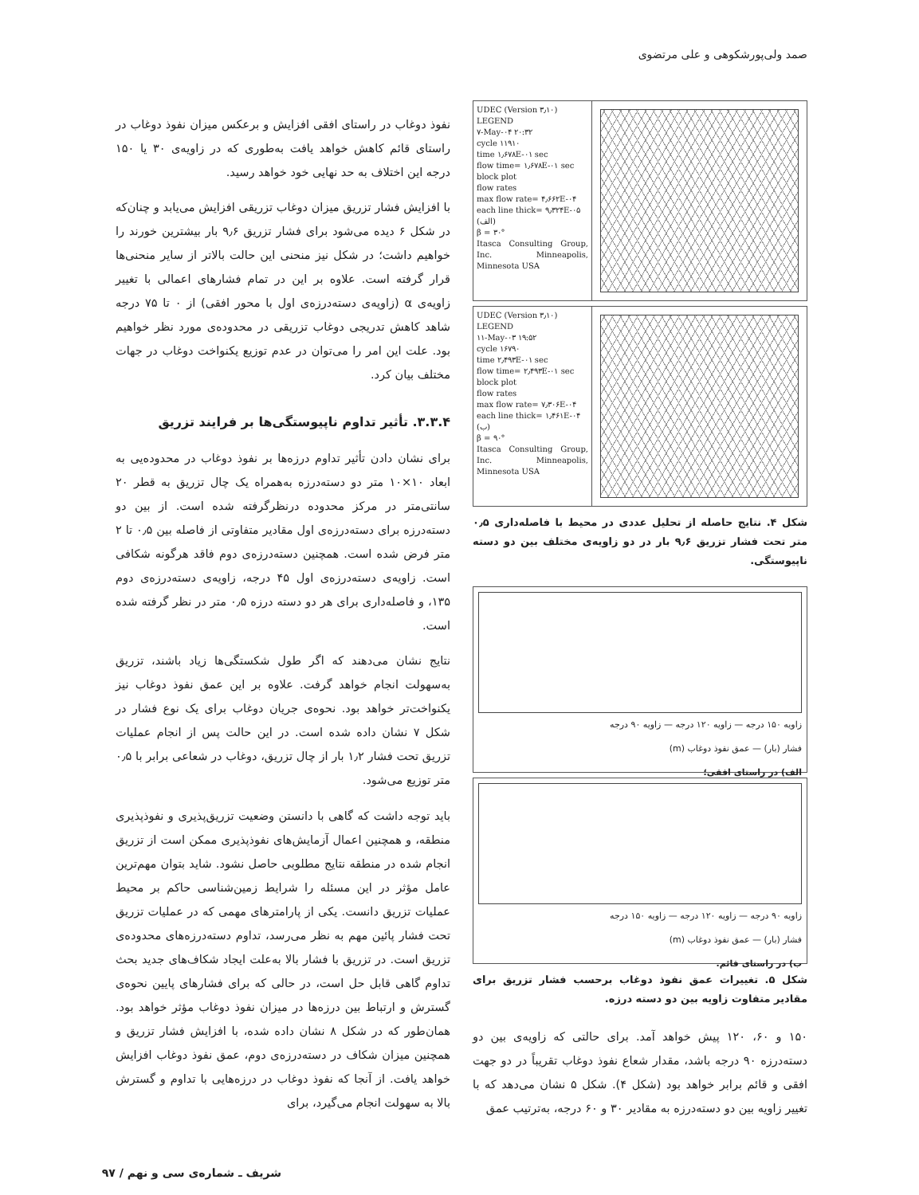صمد ولی‌پورشکوهی و علی مرتضوی
UDEC (Version ۳٫۱۰)
LEGEND
۷-May-۰۴ ۲۰:۳۲
cycle ۱۱۹۱۰
time ۱٫۶۷۸E-۰۱ sec
flow time= ۱٫۶۷۸E-۰۱ sec
block plot
flow rates
max flow rate= ۴٫۶۶۲E-۰۴
each line thick= ۹٫۳۲۴E-۰۵
(الف)
β = ۳۰°
Itasca Consulting Group, Inc. Minneapolis, Minnesota USA
UDEC (Version ۳٫۱۰)
LEGEND
۱۱-May-۰۳ ۱۹:۵۲
cycle ۱۶۷۹۰
time ۲٫۴۹۳E-۰۱ sec
flow time= ۲٫۴۹۳E-۰۱ sec
block plot
flow rates
max flow rate= ۷٫۳۰۶E-۰۴
each line thick= ۱٫۴۶۱E-۰۴
(ب)
β = ۹۰°
Itasca Consulting Group, Inc. Minneapolis, Minnesota USA
شکل ۴. نتایج حاصله از تحلیل عددی در محیط با فاصله‌داری ۰٫۵ متر تحت فشار تزریق ۹٫۶ بار در دو زاویه‌ی مختلف بین دو دسته ناپیوستگی.
زاویه ۱۵۰ درجه — زاویه ۱۲۰ درجه — زاویه ۹۰ درجه
فشار (بار) — عمق نفوذ دوغاب (m)
الف) در راستای افقی؛
زاویه ۹۰ درجه — زاویه ۱۲۰ درجه — زاویه ۱۵۰ درجه
فشار (بار) — عمق نفوذ دوغاب (m)
ب) در راستای قائم.
شکل ۵. تغییرات عمق نفوذ دوغاب برحسب فشار تزریق برای مقادیر متفاوت زاویه بین دو دسته درزه.
۱۵۰ و ۶۰، ۱۲۰ پیش خواهد آمد. برای حالتی که زاویه‌ی بین دو دسته‌درزه ۹۰ درجه باشد، مقدار شعاع نفوذ دوغاب تقریباً در دو جهت افقی و قائم برابر خواهد بود (شکل ۴). شکل ۵ نشان می‌دهد که با تغییر زاویه بین دو دسته‌درزه به مقادیر ۳۰ و ۶۰ درجه، به‌ترتیب عمق
نفوذ دوغاب در راستای افقی افزایش و برعکس میزان نفوذ دوغاب در راستای قائم کاهش خواهد یافت به‌طوری که در زاویه‌ی ۳۰ یا ۱۵۰ درجه این اختلاف به حد نهایی خود خواهد رسید.
با افزایش فشار تزریق میزان دوغاب تزریقی افزایش می‌یابد و چنان‌که در شکل ۶ دیده می‌شود برای فشار تزریق ۹٫۶ بار بیشترین خورند را خواهیم داشت؛ در شکل نیز منحنی این حالت بالاتر از سایر منحنی‌ها قرار گرفته است. علاوه بر این در تمام فشارهای اعمالی با تغییر زاویه‌ی α (زاویه‌ی دسته‌درزه‌ی اول با محور افقی) از ۰ تا ۷۵ درجه شاهد کاهش تدریجی دوغاب تزریقی در محدوده‌ی مورد نظر خواهیم بود. علت این امر را می‌توان در عدم توزیع یکنواخت دوغاب در جهات مختلف بیان کرد.
۳.۳.۴. تأثیر تداوم ناپیوستگی‌ها بر فرایند تزریق
برای نشان دادن تأثیر تداوم درزه‌ها بر نفوذ دوغاب در محدوده‌یی به ابعاد ۱۰×۱۰ متر دو دسته‌درزه به‌همراه یک چال تزریق به قطر ۲۰ سانتی‌متر در مرکز محدوده درنظرگرفته شده است. از بین دو دسته‌درزه برای دسته‌درزه‌ی اول مقادیر متفاوتی از فاصله بین ۰٫۵ تا ۲ متر فرض شده است. همچنین دسته‌درزه‌ی دوم فاقد هرگونه شکافی است. زاویه‌ی دسته‌درزه‌ی اول ۴۵ درجه، زاویه‌ی دسته‌درزه‌ی دوم ۱۳۵، و فاصله‌داری برای هر دو دسته درزه ۰٫۵ متر در نظر گرفته شده است.
نتایج نشان می‌دهند که اگر طول شکستگی‌ها زیاد باشند، تزریق به‌سهولت انجام خواهد گرفت. علاوه بر این عمق نفوذ دوغاب نیز یکنواخت‌تر خواهد بود. نحوه‌ی جریان دوغاب برای یک نوع فشار در شکل ۷ نشان داده شده است. در این حالت پس از انجام عملیات تزریق تحت فشار ۱٫۲ بار از چال تزریق، دوغاب در شعاعی برابر با ۰٫۵ متر توزیع می‌شود.
باید توجه داشت که گاهی با دانستن وضعیت تزریق‌پذیری و نفوذپذیری منطقه، و همچنین اعمال آزمایش‌های نفوذپذیری ممکن است از تزریق انجام شده در منطقه نتایج مطلوبی حاصل نشود. شاید بتوان مهم‌ترین عامل مؤثر در این مسئله را شرایط زمین‌شناسی حاکم بر محیط عملیات تزریق دانست. یکی از پارامترهای مهمی که در عملیات تزریق تحت فشار پائین مهم به نظر می‌رسد، تداوم دسته‌درزه‌های محدوده‌ی تزریق است. در تزریق با فشار بالا به‌علت ایجاد شکاف‌های جدید بحث تداوم گاهی قابل حل است، در حالی که برای فشارهای پایین نحوه‌ی گسترش و ارتباط بین درزه‌ها در میزان نفوذ دوغاب مؤثر خواهد بود. همان‌طور که در شکل ۸ نشان داده شده، با افزایش فشار تزریق و همچنین میزان شکاف در دسته‌درزه‌ی دوم، عمق نفوذ دوغاب افزایش خواهد یافت. از آنجا که نفوذ دوغاب در درزه‌هایی با تداوم و گسترش بالا به سهولت انجام می‌گیرد، برای
شریف ـ شماره‌ی سی و نهم / ۹۷